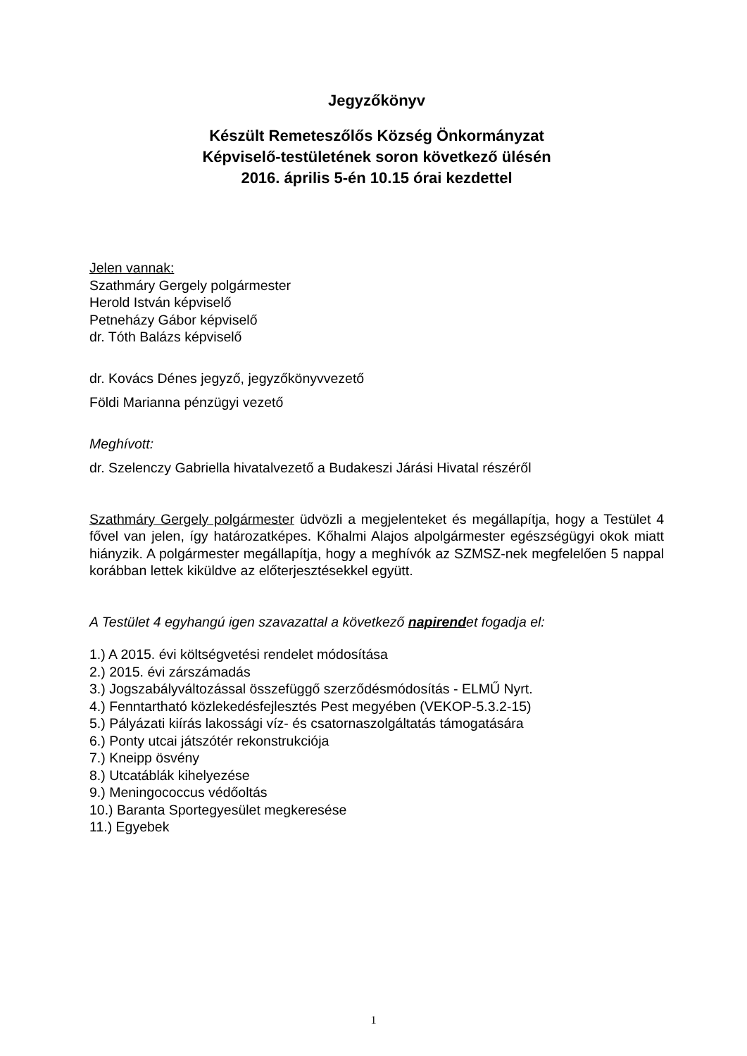Jegyzőkönyv
Készült Remeteszőlős Község Önkormányzat
Képviselő-testületének soron következő ülésén
2016. április 5-én 10.15 órai kezdettel
Jelen vannak:
Szathmáry Gergely polgármester
Herold István képviselő
Petneházy Gábor képviselő
dr. Tóth Balázs képviselő
dr. Kovács Dénes jegyző, jegyzőkönyvvezető
Földi Marianna pénzügyi vezető
Meghívott:
dr. Szelenczy Gabriella hivatalvezető a Budakeszi Járási Hivatal részéről
Szathmáry Gergely polgármester üdvözli a megjelenteket és megállapítja, hogy a Testület 4 fővel van jelen, így határozatképes. Kőhalmi Alajos alpolgármester egészségügyi okok miatt hiányzik. A polgármester megállapítja, hogy a meghívók az SZMSZ-nek megfelelően 5 nappal korábban lettek kiküldve az előterjesztésekkel együtt.
A Testület 4 egyhangú igen szavazattal a következő napirendet fogadja el:
1.) A 2015. évi költségvetési rendelet módosítása
2.) 2015. évi zárszámadás
3.) Jogszabályváltozással összefüggő szerződésmódosítás - ELMŰ Nyrt.
4.) Fenntartható közlekedésfejlesztés Pest megyében (VEKOP-5.3.2-15)
5.) Pályázati kiírás lakossági víz- és csatornaszolgáltatás támogatására
6.) Ponty utcai játszótér rekonstrukciója
7.) Kneipp ösvény
8.) Utcatáblák kihelyezése
9.) Meningococcus védőoltás
10.) Baranta Sportegyesület megkeresése
11.) Egyebek
1